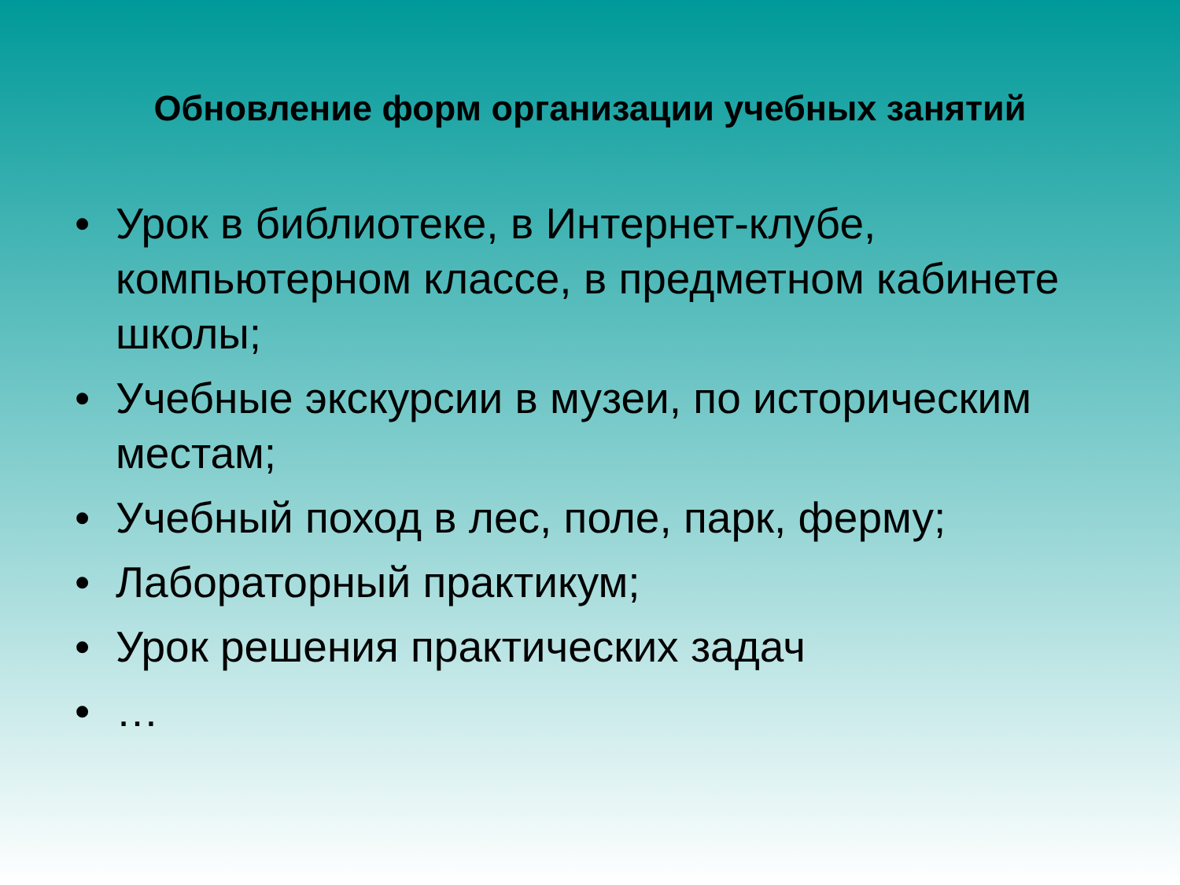Обновление форм организации учебных занятий
• Урок в библиотеке, в Интернет-клубе, компьютерном классе, в предметном кабинете школы;
• Учебные экскурсии в музеи, по историческим местам;
• Учебный поход в лес, поле, парк, ферму;
• Лабораторный практикум;
• Урок решения практических задач
• …